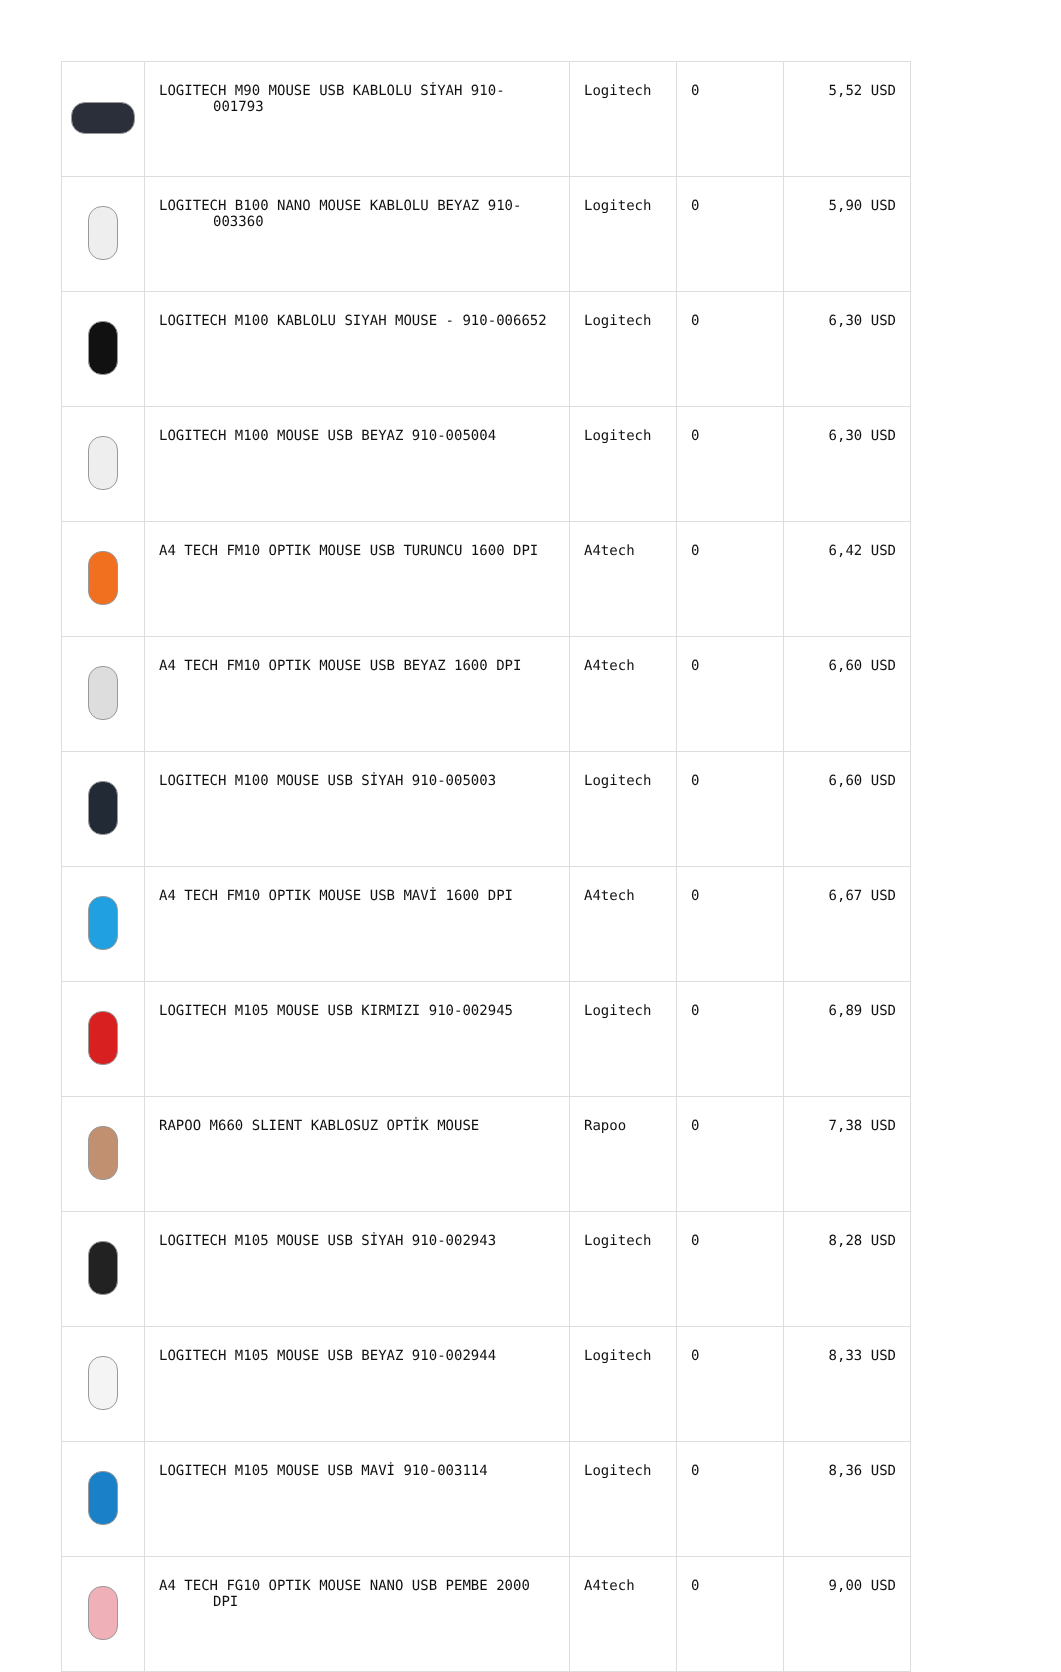| | LOGITECH M90 MOUSE USB KABLOLU SİYAH 910-001793 | Logitech | 0 | 5,52 USD |
| | LOGITECH B100 NANO MOUSE KABLOLU BEYAZ 910-003360 | Logitech | 0 | 5,90 USD |
| | LOGITECH M100 KABLOLU SIYAH MOUSE - 910-006652 | Logitech | 0 | 6,30 USD |
| | LOGITECH M100 MOUSE USB BEYAZ 910-005004 | Logitech | 0 | 6,30 USD |
| | A4 TECH FM10 OPTIK MOUSE USB TURUNCU 1600 DPI | A4tech | 0 | 6,42 USD |
| | A4 TECH FM10 OPTIK MOUSE USB BEYAZ 1600 DPI | A4tech | 0 | 6,60 USD |
| | LOGITECH M100 MOUSE USB SİYAH 910-005003 | Logitech | 0 | 6,60 USD |
| | A4 TECH FM10 OPTIK MOUSE USB MAVİ 1600 DPI | A4tech | 0 | 6,67 USD |
| | LOGITECH M105 MOUSE USB KIRMIZI 910-002945 | Logitech | 0 | 6,89 USD |
| | RAPOO M660 SLIENT KABLOSUZ OPTİK MOUSE | Rapoo | 0 | 7,38 USD |
| | LOGITECH M105 MOUSE USB SİYAH 910-002943 | Logitech | 0 | 8,28 USD |
| | LOGITECH M105 MOUSE USB BEYAZ 910-002944 | Logitech | 0 | 8,33 USD |
| | LOGITECH M105 MOUSE USB MAVİ 910-003114 | Logitech | 0 | 8,36 USD |
| | A4 TECH FG10 OPTIK MOUSE NANO USB PEMBE 2000 DPI | A4tech | 0 | 9,00 USD |